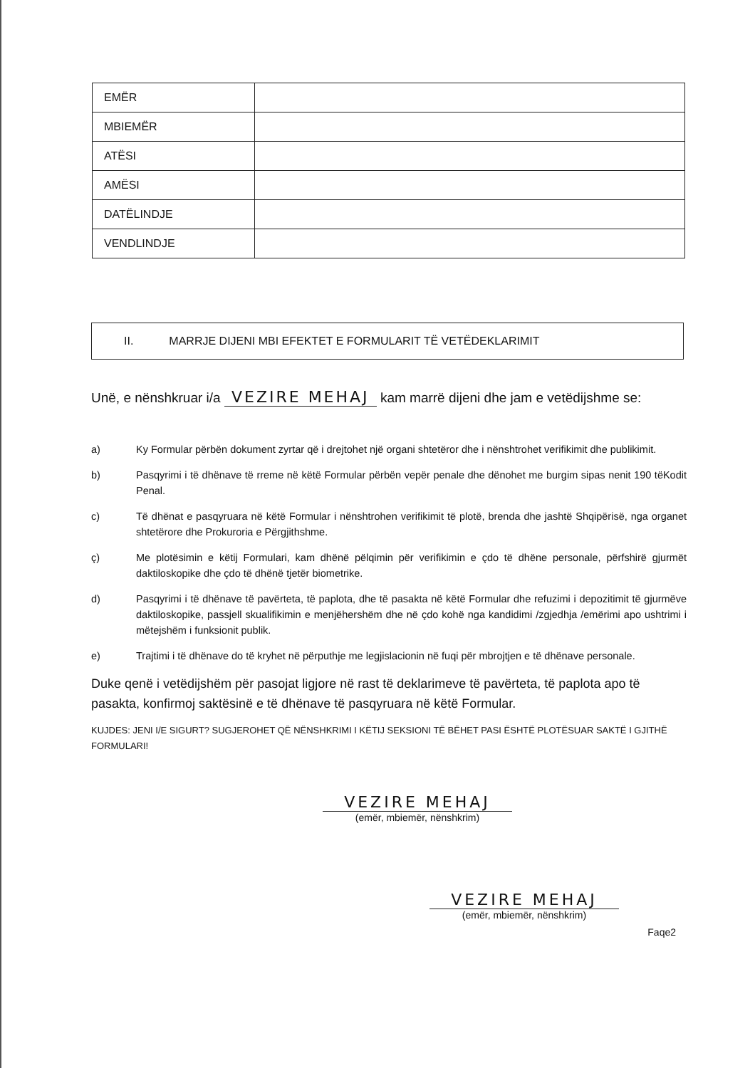| EMËR | |
| MBIEMËR | |
| ATËSI | |
| AMËSI | |
| DATËLINDJE | |
| VENDLINDJE | |
II. MARRJE DIJENI MBI EFEKTET E FORMULARIT TË VETËDEKLARIMIT
Unë, e nënshkruar i/a VEZIRE MEHAJ kam marrë dijeni dhe jam e vetëdijshme se:
a) Ky Formular përbën dokument zyrtar që i drejtohet një organi shtetëror dhe i nënshtrohet verifikimit dhe publikimit.
b) Pasqyrimi i të dhënave të rreme në këtë Formular përbën vepër penale dhe dënohet me burgim sipas nenit 190 tëKodit Penal.
c) Të dhënat e pasqyruara në këtë Formular i nënshtrohen verifikimit të plotë, brenda dhe jashtë Shqipërisë, nga organet shtetërore dhe Prokuroria e Përgjithshme.
ç) Me plotësimin e këtij Formulari, kam dhënë pëlqimin për verifikimin e çdo të dhëne personale, përfshirë gjurmët daktiloskopike dhe çdo të dhënë tjetër biometrike.
d) Pasqyrimi i të dhënave të pavërteta, të paplota, dhe të pasakta në këtë Formular dhe refuzimi i depozitimit të gjurmëve daktiloskopike, passjell skualifikimin e menjëhershëm dhe në çdo kohë nga kandidimi /zgjedhja /emërimi apo ushtrimi i mëtejshëm i funksionit publik.
e) Trajtimi i të dhënave do të kryhet në përputhje me legjislacionin në fuqi për mbrojtjen e të dhënave personale.
Duke qenë i vetëdijshëm për pasojat ligjore në rast të deklarimeve të pavërteta, të paplota apo të pasakta, konfirmoj saktësinë e të dhënave të pasqyruara në këtë Formular.
KUJDES: JENI I/E SIGURT? SUGJEROHET QË NËNSHKRIMI I KËTIJ SEKSIONI TË BËHET PASI ËSHTË PLOTËSUAR SAKTË I GJITHË FORMULARI!
VEZIRE MEHAJ
(emër, mbiemër, nënshkrim)
VEZIRE MEHAJ
(emër, mbiemër, nënshkrim)
Faqe2